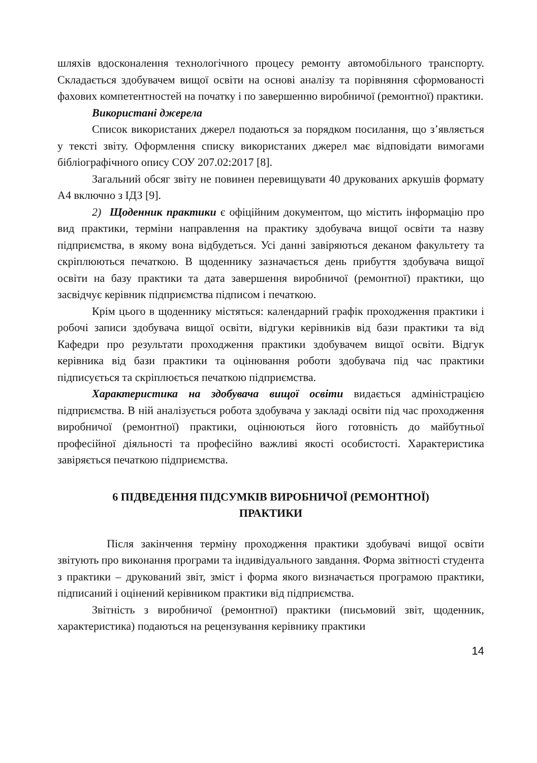шляхів вдосконалення технологічного процесу ремонту автомобільного транспорту. Складається здобувачем вищої освіти на основі аналізу та порівняння сформованості фахових компетентностей на початку і по завершенню виробничої (ремонтної) практики.
Використані джерела
Список використаних джерел подаються за порядком посилання, що з’являється у тексті звіту. Оформлення списку використаних джерел має відповідати вимогами бібліографічного опису СОУ 207.02:2017 [8].
Загальний обсяг звіту не повинен перевищувати 40 друкованих аркушів формату А4 включно з ІДЗ [9].
2) Щоденник практики є офіційним документом, що містить інформацію про вид практики, терміни направлення на практику здобувача вищої освіти та назву підприємства, в якому вона відбудеться. Усі данні завіряються деканом факультету та скріплюються печаткою. В щоденнику зазначається день прибуття здобувача вищої освіти на базу практики та дата завершення виробничої (ремонтної) практики, що засвідчує керівник підприємства підписом і печаткою.
Крім цього в щоденнику містяться: календарний графік проходження практики і робочі записи здобувача вищої освіти, відгуки керівників від бази практики та від Кафедри про результати проходження практики здобувачем вищої освіти. Відгук керівника від бази практики та оцінювання роботи здобувача під час практики підписується та скріплюється печаткою підприємства.
Характеристика на здобувача вищої освіти видається адміністрацією підприємства. В ній аналізується робота здобувача у закладі освіти під час проходження виробничої (ремонтної) практики, оцінюються його готовність до майбутньої професійної діяльності та професійно важливі якості особистості. Характеристика завіряється печаткою підприємства.
6 ПІДВЕДЕННЯ ПІДСУМКІВ ВИРОБНИЧОЇ (РЕМОНТНОЇ)
ПРАКТИКИ
Після закінчення терміну проходження практики здобувачі вищої освіти звітують про виконання програми та індивідуального завдання. Форма звітності студента з практики – друкований звіт, зміст і форма якого визначається програмою практики, підписаний і оцінений керівником практики від підприємства.
Звітність з виробничої (ремонтної) практики (письмовий звіт, щоденник, характеристика) подаються на рецензування керівнику практики
14